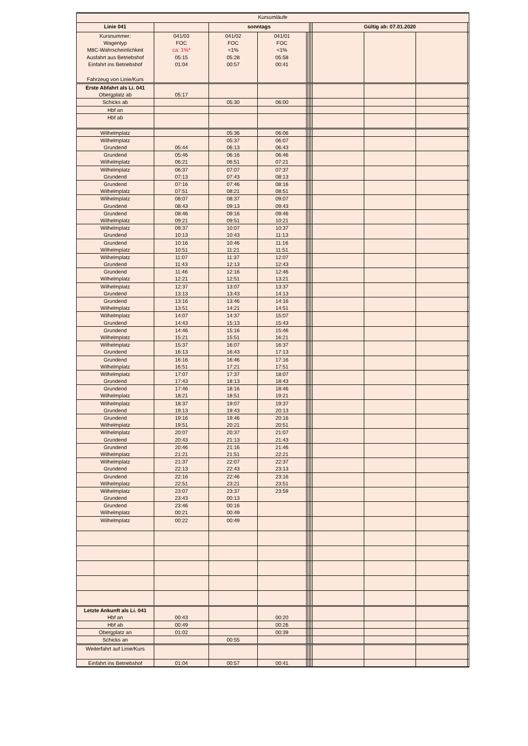| Kursumläufe | | | | | | | | | | | |
| Linie 041 | | sonntags | | | | | | Gültig ab: 07.01.2020 | | | |
| Kursnummer: | 041/03 | 041/02 | 041/01 | | | | | | | | |
| Wagentyp | FOC | FOC | FOC | | | | | | | | |
| M8C-Wahrscheinlichkeit | ca. 1%* | <1% | <1% | | | | | | | | |
| Ausfahrt aus Betriebshof | 05:15 | 05:28 | 05:58 | | | | | | | | |
| Einfahrt ins Betriebshof | 01:04 | 00:57 | 00:41 | | | | | | | | |
| Fahrzeug von Linie/Kurs | | | | | | | | | | | |
| Erste Abfahrt als Li. 041 | | | | | | | | | | | |
| Obergplatz ab | 05:17 | | | | | | | | | | |
| Schicks ab | | 05:30 | 06:00 | | | | | | | | |
| Hbf an | | | | | | | | | | | |
| Hbf ab | | | | | | | | | | | |
| Wilhelmplatz | | 05:36 | 06:06 | | | | | | | | |
| Wilhelmplatz | | 05:37 | 06:07 | | | | | | | | |
| Grundend | 05:44 | 06:13 | 06:43 | | | | | | | | |
| Grundend | 05:46 | 06:16 | 06:46 | | | | | | | | |
| Wilhelmplatz | 06:21 | 06:51 | 07:21 | | | | | | | | |
| Wilhelmplatz | 06:37 | 07:07 | 07:37 | | | | | | | | |
| Grundend | 07:13 | 07:43 | 08:13 | | | | | | | | |
| Grundend | 07:16 | 07:46 | 08:16 | | | | | | | | |
| Wilhelmplatz | 07:51 | 08:21 | 08:51 | | | | | | | | |
| Wilhelmplatz | 08:07 | 08:37 | 09:07 | | | | | | | | |
| Grundend | 08:43 | 09:13 | 09:43 | | | | | | | | |
| Grundend | 08:46 | 09:16 | 09:46 | | | | | | | | |
| Wilhelmplatz | 09:21 | 09:51 | 10:21 | | | | | | | | |
| Wilhelmplatz | 09:37 | 10:07 | 10:37 | | | | | | | | |
| Grundend | 10:13 | 10:43 | 11:13 | | | | | | | | |
| Grundend | 10:16 | 10:46 | 11:16 | | | | | | | | |
| Wilhelmplatz | 10:51 | 11:21 | 11:51 | | | | | | | | |
| Wilhelmplatz | 11:07 | 11:37 | 12:07 | | | | | | | | |
| Grundend | 11:43 | 12:13 | 12:43 | | | | | | | | |
| Grundend | 11:46 | 12:16 | 12:46 | | | | | | | | |
| Wilhelmplatz | 12:21 | 12:51 | 13:21 | | | | | | | | |
| Wilhelmplatz | 12:37 | 13:07 | 13:37 | | | | | | | | |
| Grundend | 13:13 | 13:43 | 14:13 | | | | | | | | |
| Grundend | 13:16 | 13:46 | 14:16 | | | | | | | | |
| Wilhelmplatz | 13:51 | 14:21 | 14:51 | | | | | | | | |
| Wilhelmplatz | 14:07 | 14:37 | 15:07 | | | | | | | | |
| Grundend | 14:43 | 15:13 | 15:43 | | | | | | | | |
| Grundend | 14:46 | 15:16 | 15:46 | | | | | | | | |
| Wilhelmplatz | 15:21 | 15:51 | 16:21 | | | | | | | | |
| Wilhelmplatz | 15:37 | 16:07 | 16:37 | | | | | | | | |
| Grundend | 16:13 | 16:43 | 17:13 | | | | | | | | |
| Grundend | 16:16 | 16:46 | 17:16 | | | | | | | | |
| Wilhelmplatz | 16:51 | 17:21 | 17:51 | | | | | | | | |
| Wilhelmplatz | 17:07 | 17:37 | 18:07 | | | | | | | | |
| Grundend | 17:43 | 18:13 | 18:43 | | | | | | | | |
| Grundend | 17:46 | 18:16 | 18:46 | | | | | | | | |
| Wilhelmplatz | 18:21 | 18:51 | 19:21 | | | | | | | | |
| Wilhelmplatz | 18:37 | 19:07 | 19:37 | | | | | | | | |
| Grundend | 19:13 | 19:43 | 20:13 | | | | | | | | |
| Grundend | 19:16 | 19:46 | 20:16 | | | | | | | | |
| Wilhelmplatz | 19:51 | 20:21 | 20:51 | | | | | | | | |
| Wilhelmplatz | 20:07 | 20:37 | 21:07 | | | | | | | | |
| Grundend | 20:43 | 21:13 | 21:43 | | | | | | | | |
| Grundend | 20:46 | 21:16 | 21:46 | | | | | | | | |
| Wilhelmplatz | 21:21 | 21:51 | 22:21 | | | | | | | | |
| Wilhelmplatz | 21:37 | 22:07 | 22:37 | | | | | | | | |
| Grundend | 22:13 | 22:43 | 23:13 | | | | | | | | |
| Grundend | 22:16 | 22:46 | 23:16 | | | | | | | | |
| Wilhelmplatz | 22:51 | 23:21 | 23:51 | | | | | | | | |
| Wilhelmplatz | 23:07 | 23:37 | 23:59 | | | | | | | | |
| Grundend | 23:43 | 00:13 | | | | | | | | | |
| Grundend | 23:46 | 00:16 | | | | | | | | | |
| Wilhelmplatz | 00:21 | 00:49 | | | | | | | | | |
| Wilhelmplatz | 00:22 | 00:49 | | | | | | | | | |
| Letzte Ankunft als Li. 041 | | | | | | | | | | | |
| Hbf an | 00:43 | | 00:20 | | | | | | | | |
| Hbf ab | 00:49 | | 00:26 | | | | | | | | |
| Obergplatz an | 01:02 | | 00:39 | | | | | | | | |
| Schicks an | | 00:55 | | | | | | | | | |
| Weiterfahrt auf Linie/Kurs | | | | | | | | | | | |
| Einfahrt ins Betriebshof | 01:04 | 00:57 | 00:41 | | | | | | | | |